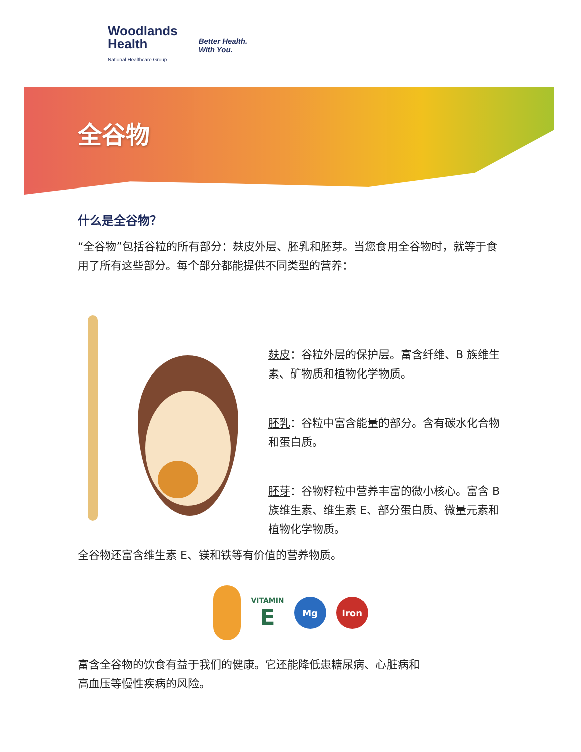Woodlands
Health
National Healthcare Group
Better Health.
With You.
全谷物
什么是全谷物？
“全谷物”包括谷粒的所有部分：麸皮外层、胚乳和胚芽。当您食用全谷物时，就等于食用了所有这些部分。每个部分都能提供不同类型的营养：
麸皮：谷粒外层的保护层。富含纤维、B 族维生素、矿物质和植物化学物质。
胚乳：谷粒中富含能量的部分。含有碳水化合物和蛋白质。
胚芽：谷物籽粒中营养丰富的微小核心。富含 B 族维生素、维生素 E、部分蛋白质、微量元素和植物化学物质。
全谷物还富含维生素 E、镁和铁等有价值的营养物质。
VITAMIN
E
Mg Iron
富含全谷物的饮食有益于我们的健康。它还能降低患糖尿病、心脏病和高血压等慢性疾病的风险。